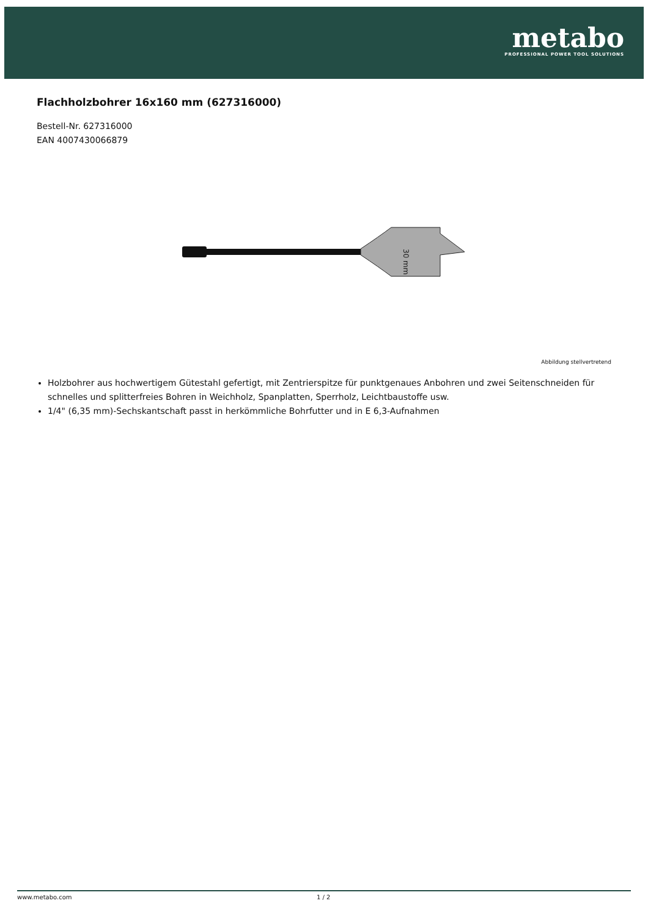metabo
PROFESSIONAL POWER TOOL SOLUTIONS
Flachholzbohrer 16x160 mm (627316000)
Bestell-Nr. 627316000
EAN 4007430066879
30 mm
Abbildung stellvertretend
Holzbohrer aus hochwertigem Gütestahl gefertigt, mit Zentrierspitze für punktgenaues Anbohren und zwei Seitenschneiden für schnelles und splitterfreies Bohren in Weichholz, Spanplatten, Sperrholz, Leichtbaustoffe usw.
1/4" (6,35 mm)-Sechskantschaft passt in herkömmliche Bohrfutter und in E 6,3-Aufnahmen
www.metabo.com 1 / 2